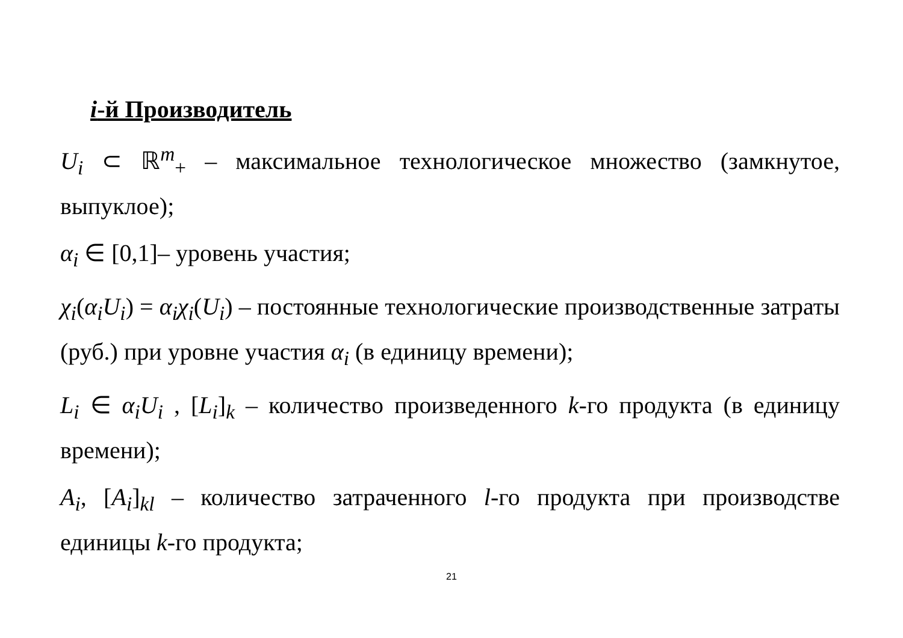i-й Производитель
U<sub>i</sub> ⊂ ℝ<sup>m</sup><sub>+</sub> – максимальное технологическое множество (замкнутое, выпуклое);
α<sub>i</sub> ∈ [0,1]– уровень участия;
χ<sub>i</sub>(α<sub>i</sub>U<sub>i</sub>) = α<sub>i</sub>χ<sub>i</sub>(U<sub>i</sub>) – постоянные технологические производственные затраты (руб.) при уровне участия α<sub>i</sub> (в единицу времени);
L<sub>i</sub> ∈ α<sub>i</sub>U<sub>i</sub> , [L<sub>i</sub>]<sub>k</sub> – количество произведенного k-го продукта (в единицу времени);
A<sub>i</sub>, [A<sub>i</sub>]<sub>kl</sub> – количество затраченного l-го продукта при производстве единицы k-го продукта;
21